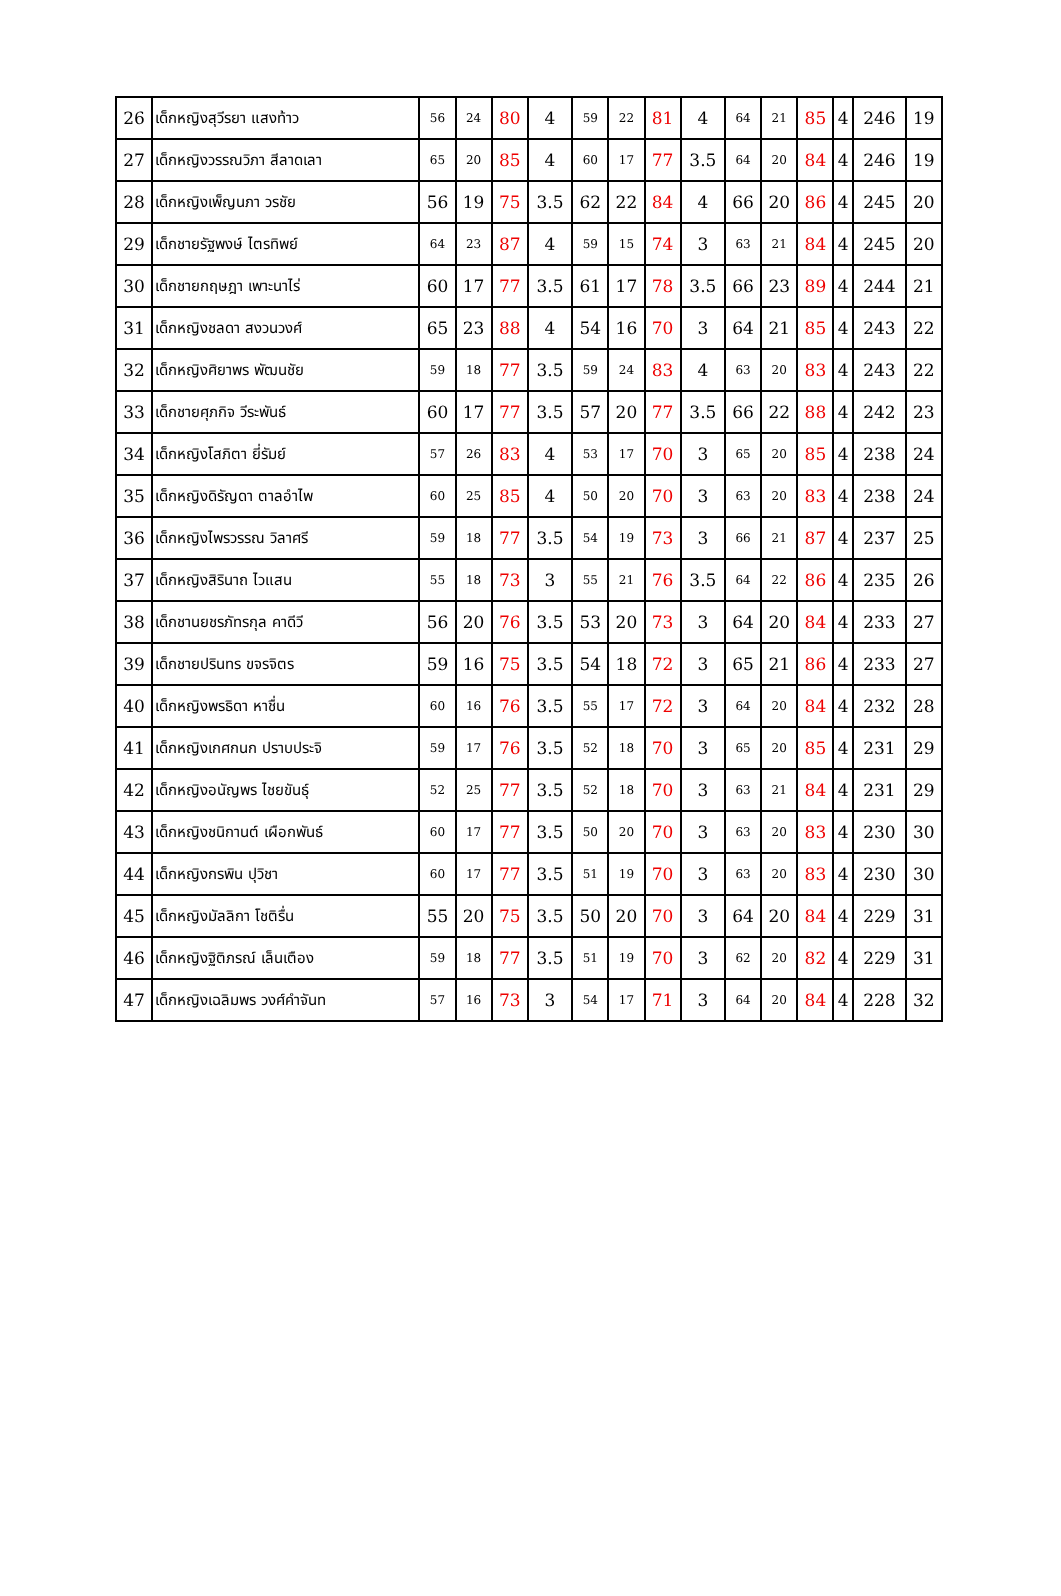| 26 | เด็กหญิงสุวีรยา แสงท้าว | 56 | 24 | 80 | 4 | 59 | 22 | 81 | 4 | 64 | 21 | 85 | 4 | 246 | 19 |
| 27 | เด็กหญิงวรรณวิภา สีลาดเลา | 65 | 20 | 85 | 4 | 60 | 17 | 77 | 3.5 | 64 | 20 | 84 | 4 | 246 | 19 |
| 28 | เด็กหญิงเพ็ญนภา วรชัย | 56 | 19 | 75 | 3.5 | 62 | 22 | 84 | 4 | 66 | 20 | 86 | 4 | 245 | 20 |
| 29 | เด็กชายรัฐพงษ์ ไตรทิพย์ | 64 | 23 | 87 | 4 | 59 | 15 | 74 | 3 | 63 | 21 | 84 | 4 | 245 | 20 |
| 30 | เด็กชายกฤษฎา เพาะนาไร่ | 60 | 17 | 77 | 3.5 | 61 | 17 | 78 | 3.5 | 66 | 23 | 89 | 4 | 244 | 21 |
| 31 | เด็กหญิงชลดา สงวนวงศ์ | 65 | 23 | 88 | 4 | 54 | 16 | 70 | 3 | 64 | 21 | 85 | 4 | 243 | 22 |
| 32 | เด็กหญิงศิยาพร พัฒนชัย | 59 | 18 | 77 | 3.5 | 59 | 24 | 83 | 4 | 63 | 20 | 83 | 4 | 243 | 22 |
| 33 | เด็กชายศุภกิจ วีระพันธ์ | 60 | 17 | 77 | 3.5 | 57 | 20 | 77 | 3.5 | 66 | 22 | 88 | 4 | 242 | 23 |
| 34 | เด็กหญิงโสภิตา ยี่รัมย์ | 57 | 26 | 83 | 4 | 53 | 17 | 70 | 3 | 65 | 20 | 85 | 4 | 238 | 24 |
| 35 | เด็กหญิงดิรัญดา ตาลอำไพ | 60 | 25 | 85 | 4 | 50 | 20 | 70 | 3 | 63 | 20 | 83 | 4 | 238 | 24 |
| 36 | เด็กหญิงไพรวรรณ วิลาศรี | 59 | 18 | 77 | 3.5 | 54 | 19 | 73 | 3 | 66 | 21 | 87 | 4 | 237 | 25 |
| 37 | เด็กหญิงสิรินาถ ไวแสน | 55 | 18 | 73 | 3 | 55 | 21 | 76 | 3.5 | 64 | 22 | 86 | 4 | 235 | 26 |
| 38 | เด็กชานยชรภัทรกุล คาดีวี | 56 | 20 | 76 | 3.5 | 53 | 20 | 73 | 3 | 64 | 20 | 84 | 4 | 233 | 27 |
| 39 | เด็กชายปรินทร ขจรจิตร | 59 | 16 | 75 | 3.5 | 54 | 18 | 72 | 3 | 65 | 21 | 86 | 4 | 233 | 27 |
| 40 | เด็กหญิงพรธิดา หาชื่น | 60 | 16 | 76 | 3.5 | 55 | 17 | 72 | 3 | 64 | 20 | 84 | 4 | 232 | 28 |
| 41 | เด็กหญิงเกศกนก ปราบประจิ | 59 | 17 | 76 | 3.5 | 52 | 18 | 70 | 3 | 65 | 20 | 85 | 4 | 231 | 29 |
| 42 | เด็กหญิงอนัญพร ไชยขันธุ์ | 52 | 25 | 77 | 3.5 | 52 | 18 | 70 | 3 | 63 | 21 | 84 | 4 | 231 | 29 |
| 43 | เด็กหญิงชนิกานต์ เผือกพันธ์ | 60 | 17 | 77 | 3.5 | 50 | 20 | 70 | 3 | 63 | 20 | 83 | 4 | 230 | 30 |
| 44 | เด็กหญิงกรพิน ปุวิชา | 60 | 17 | 77 | 3.5 | 51 | 19 | 70 | 3 | 63 | 20 | 83 | 4 | 230 | 30 |
| 45 | เด็กหญิงมัลลิกา โชติรื่น | 55 | 20 | 75 | 3.5 | 50 | 20 | 70 | 3 | 64 | 20 | 84 | 4 | 229 | 31 |
| 46 | เด็กหญิงฐิติภรณ์ เล็นเตือง | 59 | 18 | 77 | 3.5 | 51 | 19 | 70 | 3 | 62 | 20 | 82 | 4 | 229 | 31 |
| 47 | เด็กหญิงเฉลิมพร วงศ์คำจันท | 57 | 16 | 73 | 3 | 54 | 17 | 71 | 3 | 64 | 20 | 84 | 4 | 228 | 32 |